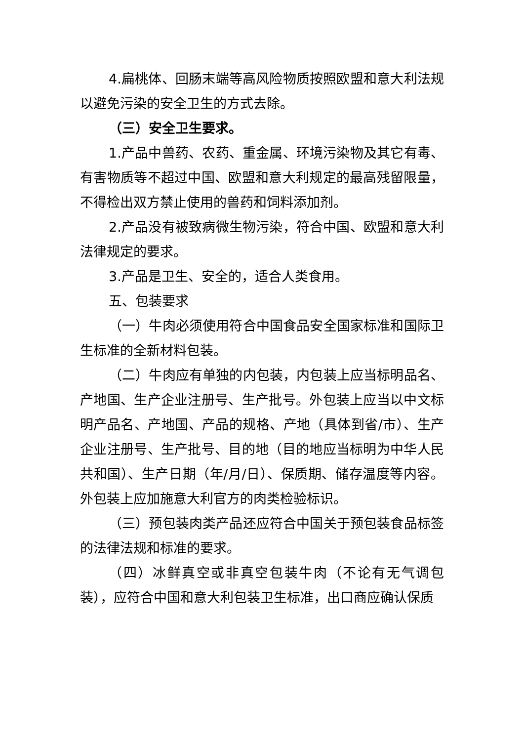4.扁桃体、回肠末端等高风险物质按照欧盟和意大利法规以避免污染的安全卫生的方式去除。
（三）安全卫生要求。
1.产品中兽药、农药、重金属、环境污染物及其它有毒、有害物质等不超过中国、欧盟和意大利规定的最高残留限量，不得检出双方禁止使用的兽药和饲料添加剂。
2.产品没有被致病微生物污染，符合中国、欧盟和意大利法律规定的要求。
3.产品是卫生、安全的，适合人类食用。
五、包装要求
（一）牛肉必须使用符合中国食品安全国家标准和国际卫生标准的全新材料包装。
（二）牛肉应有单独的内包装，内包装上应当标明品名、产地国、生产企业注册号、生产批号。外包装上应当以中文标明产品名、产地国、产品的规格、产地（具体到省/市）、生产企业注册号、生产批号、目的地（目的地应当标明为中华人民共和国）、生产日期（年/月/日）、保质期、储存温度等内容。外包装上应加施意大利官方的肉类检验标识。
（三）预包装肉类产品还应符合中国关于预包装食品标签的法律法规和标准的要求。
（四）冰鲜真空或非真空包装牛肉（不论有无气调包装），应符合中国和意大利包装卫生标准，出口商应确认保质